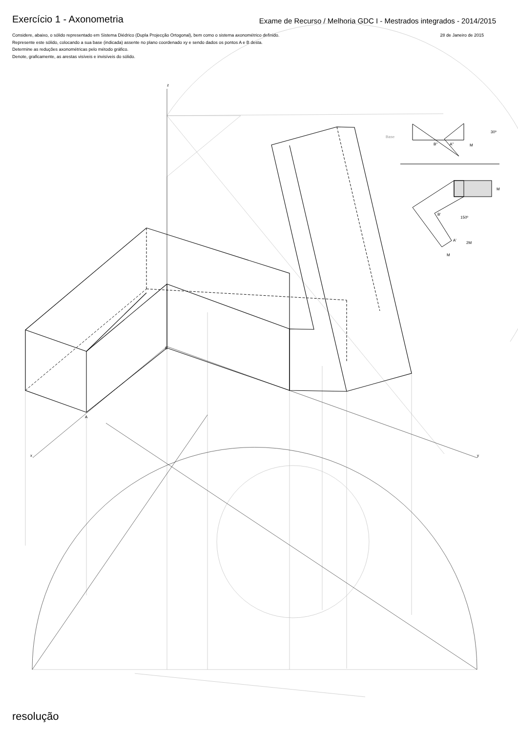z
x
y
A
B
Base
B"
A"
30º
150º
B'
A'
M
M
2M
M
Exercício 1 - Axonometria
Exame de Recurso / Melhoria GDC I - Mestrados integrados - 2014/2015
Considere, abaixo, o sólido representado em Sistema Diédrico (Dupla Projecção Ortogonal), bem como o sistema axonométrico definido.
Represente este sólido, colocando a sua base (indicada) assente no plano coordenado xy e sendo dados os pontos A e B desta.
Determine as reduções axonométricas pelo método gráfico.
Denote, graficamente, as arestas visíveis e invisíveis do sólido.
28 de Janeiro de 2015
resolução